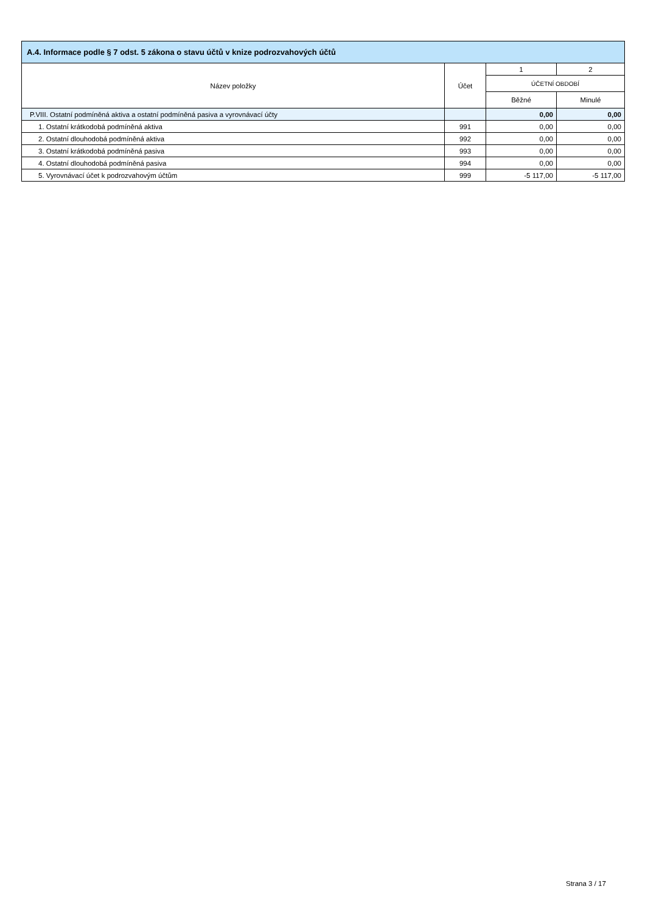| A.4. Informace podle § 7 odst. 5 zákona o stavu účtů v knize podrozvahových účtů | | | |
| --- | --- | --- | --- |
| Název položky | Účet | 1 | 2 |
| | | ÚČETNÍ OBDOBÍ | |
| | | Běžné | Minulé |
| P.VIII. Ostatní podmíněná aktiva a ostatní podmíněná pasiva a vyrovnávací účty | | 0,00 | 0,00 |
| 1. Ostatní krátkodobá podmíněná aktiva | 991 | 0,00 | 0,00 |
| 2. Ostatní dlouhodobá podmíněná aktiva | 992 | 0,00 | 0,00 |
| 3. Ostatní krátkodobá podmíněná pasiva | 993 | 0,00 | 0,00 |
| 4. Ostatní dlouhodobá podmíněná pasiva | 994 | 0,00 | 0,00 |
| 5. Vyrovnávací účet k podrozvahovým účtům | 999 | -5 117,00 | -5 117,00 |
Strana 3 / 17